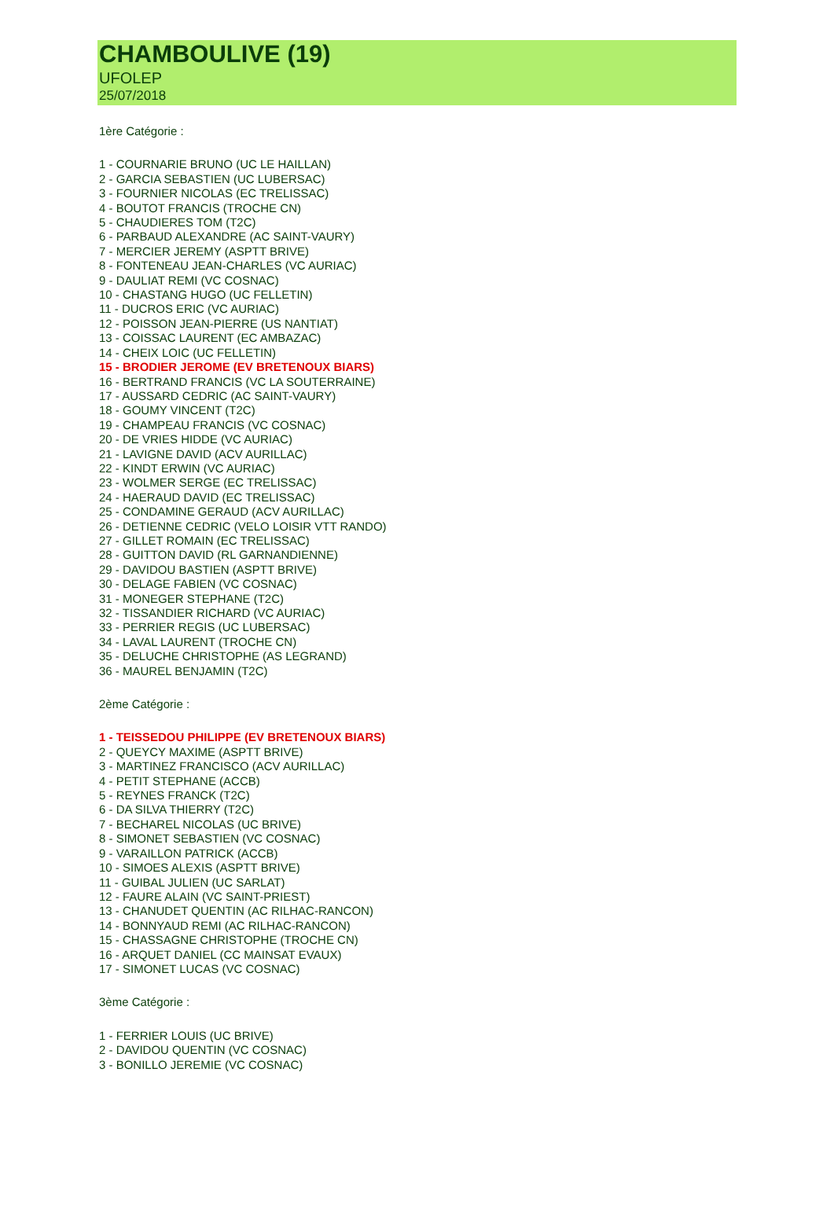CHAMBOULIVE (19)
UFOLEP
25/07/2018
1ère Catégorie :
1 - COURNARIE BRUNO (UC LE HAILLAN)
2 - GARCIA SEBASTIEN (UC LUBERSAC)
3 - FOURNIER NICOLAS (EC TRELISSAC)
4 - BOUTOT FRANCIS (TROCHE CN)
5 - CHAUDIERES TOM (T2C)
6 - PARBAUD ALEXANDRE (AC SAINT-VAURY)
7 - MERCIER JEREMY (ASPTT BRIVE)
8 - FONTENEAU JEAN-CHARLES (VC AURIAC)
9 - DAULIAT REMI (VC COSNAC)
10 - CHASTANG HUGO (UC FELLETIN)
11 - DUCROS ERIC (VC AURIAC)
12 - POISSON JEAN-PIERRE (US NANTIAT)
13 - COISSAC LAURENT (EC AMBAZAC)
14 - CHEIX LOIC (UC FELLETIN)
15 - BRODIER JEROME (EV BRETENOUX BIARS)
16 - BERTRAND FRANCIS (VC LA SOUTERRAINE)
17 - AUSSARD CEDRIC (AC SAINT-VAURY)
18 - GOUMY VINCENT (T2C)
19 - CHAMPEAU FRANCIS (VC COSNAC)
20 - DE VRIES HIDDE (VC AURIAC)
21 - LAVIGNE DAVID (ACV AURILLAC)
22 - KINDT ERWIN (VC AURIAC)
23 - WOLMER SERGE (EC TRELISSAC)
24 - HAERAUD DAVID (EC TRELISSAC)
25 - CONDAMINE GERAUD (ACV AURILLAC)
26 - DETIENNE CEDRIC (VELO LOISIR VTT RANDO)
27 - GILLET ROMAIN (EC TRELISSAC)
28 - GUITTON DAVID (RL GARNANDIENNE)
29 - DAVIDOU BASTIEN (ASPTT BRIVE)
30 - DELAGE FABIEN (VC COSNAC)
31 - MONEGER STEPHANE (T2C)
32 - TISSANDIER RICHARD (VC AURIAC)
33 - PERRIER REGIS (UC LUBERSAC)
34 - LAVAL LAURENT (TROCHE CN)
35 - DELUCHE CHRISTOPHE (AS LEGRAND)
36 - MAUREL BENJAMIN (T2C)
2ème Catégorie :
1 - TEISSEDOU PHILIPPE (EV BRETENOUX BIARS)
2 - QUEYCY MAXIME (ASPTT BRIVE)
3 - MARTINEZ FRANCISCO (ACV AURILLAC)
4 - PETIT STEPHANE (ACCB)
5 - REYNES FRANCK (T2C)
6 - DA SILVA THIERRY (T2C)
7 - BECHAREL NICOLAS (UC BRIVE)
8 - SIMONET SEBASTIEN (VC COSNAC)
9 - VARAILLON PATRICK (ACCB)
10 - SIMOES ALEXIS (ASPTT BRIVE)
11 - GUIBAL JULIEN (UC SARLAT)
12 - FAURE ALAIN (VC SAINT-PRIEST)
13 - CHANUDET QUENTIN (AC RILHAC-RANCON)
14 - BONNYAUD REMI (AC RILHAC-RANCON)
15 - CHASSAGNE CHRISTOPHE (TROCHE CN)
16 - ARQUET DANIEL (CC MAINSAT EVAUX)
17 - SIMONET LUCAS (VC COSNAC)
3ème Catégorie :
1 - FERRIER LOUIS (UC BRIVE)
2 - DAVIDOU QUENTIN (VC COSNAC)
3 - BONILLO JEREMIE (VC COSNAC)